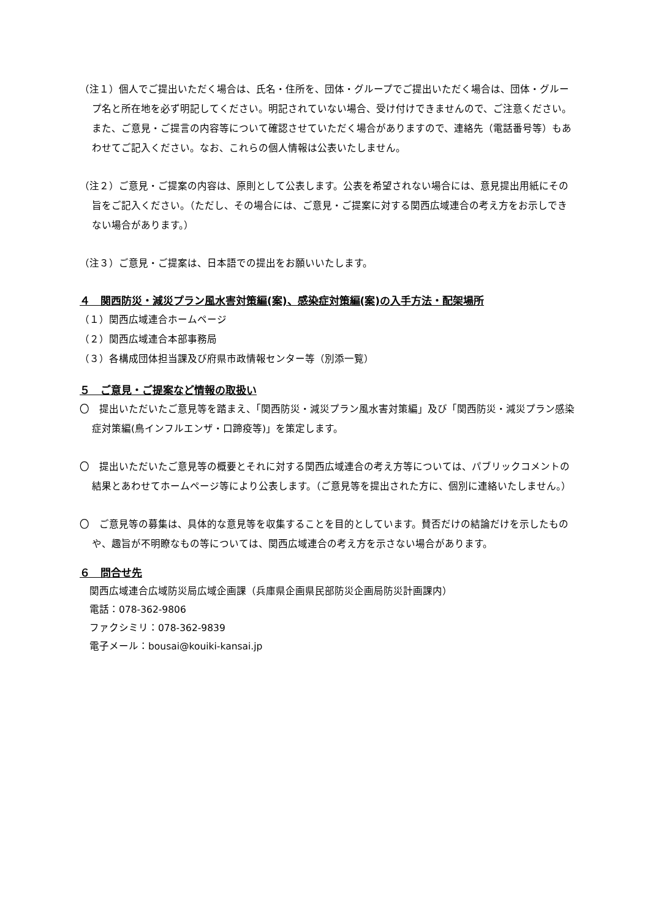（注１）個人でご提出いただく場合は、氏名・住所を、団体・グループでご提出いただく場合は、団体・グループ名と所在地を必ず明記してください。明記されていない場合、受け付けできませんので、ご注意ください。また、ご意見・ご提言の内容等について確認させていただく場合がありますので、連絡先（電話番号等）もあわせてご記入ください。なお、これらの個人情報は公表いたしません。
（注２）ご意見・ご提案の内容は、原則として公表します。公表を希望されない場合には、意見提出用紙にその旨をご記入ください。（ただし、その場合には、ご意見・ご提案に対する関西広域連合の考え方をお示しできない場合があります。）
（注３）ご意見・ご提案は、日本語での提出をお願いいたします。
４　関西防災・減災プラン風水害対策編(案)、感染症対策編(案)の入手方法・配架場所
（１）関西広域連合ホームページ
（２）関西広域連合本部事務局
（３）各構成団体担当課及び府県市政情報センター等（別添一覧）
５　ご意見・ご提案など情報の取扱い
〇　提出いただいたご意見等を踏まえ、「関西防災・減災プラン風水害対策編」及び「関西防災・減災プラン感染症対策編(鳥インフルエンザ・口蹄疫等)」を策定します。
〇　提出いただいたご意見等の概要とそれに対する関西広域連合の考え方等については、パブリックコメントの結果とあわせてホームページ等により公表します。（ご意見等を提出された方に、個別に連絡いたしません。）
〇　ご意見等の募集は、具体的な意見等を収集することを目的としています。賛否だけの結論だけを示したものや、趣旨が不明瞭なもの等については、関西広域連合の考え方を示さない場合があります。
６　問合せ先
関西広域連合広域防災局広域企画課（兵庫県企画県民部防災企画局防災計画課内）
電話：078-362-9806
ファクシミリ：078-362-9839
電子メール：bousai@kouiki-kansai.jp